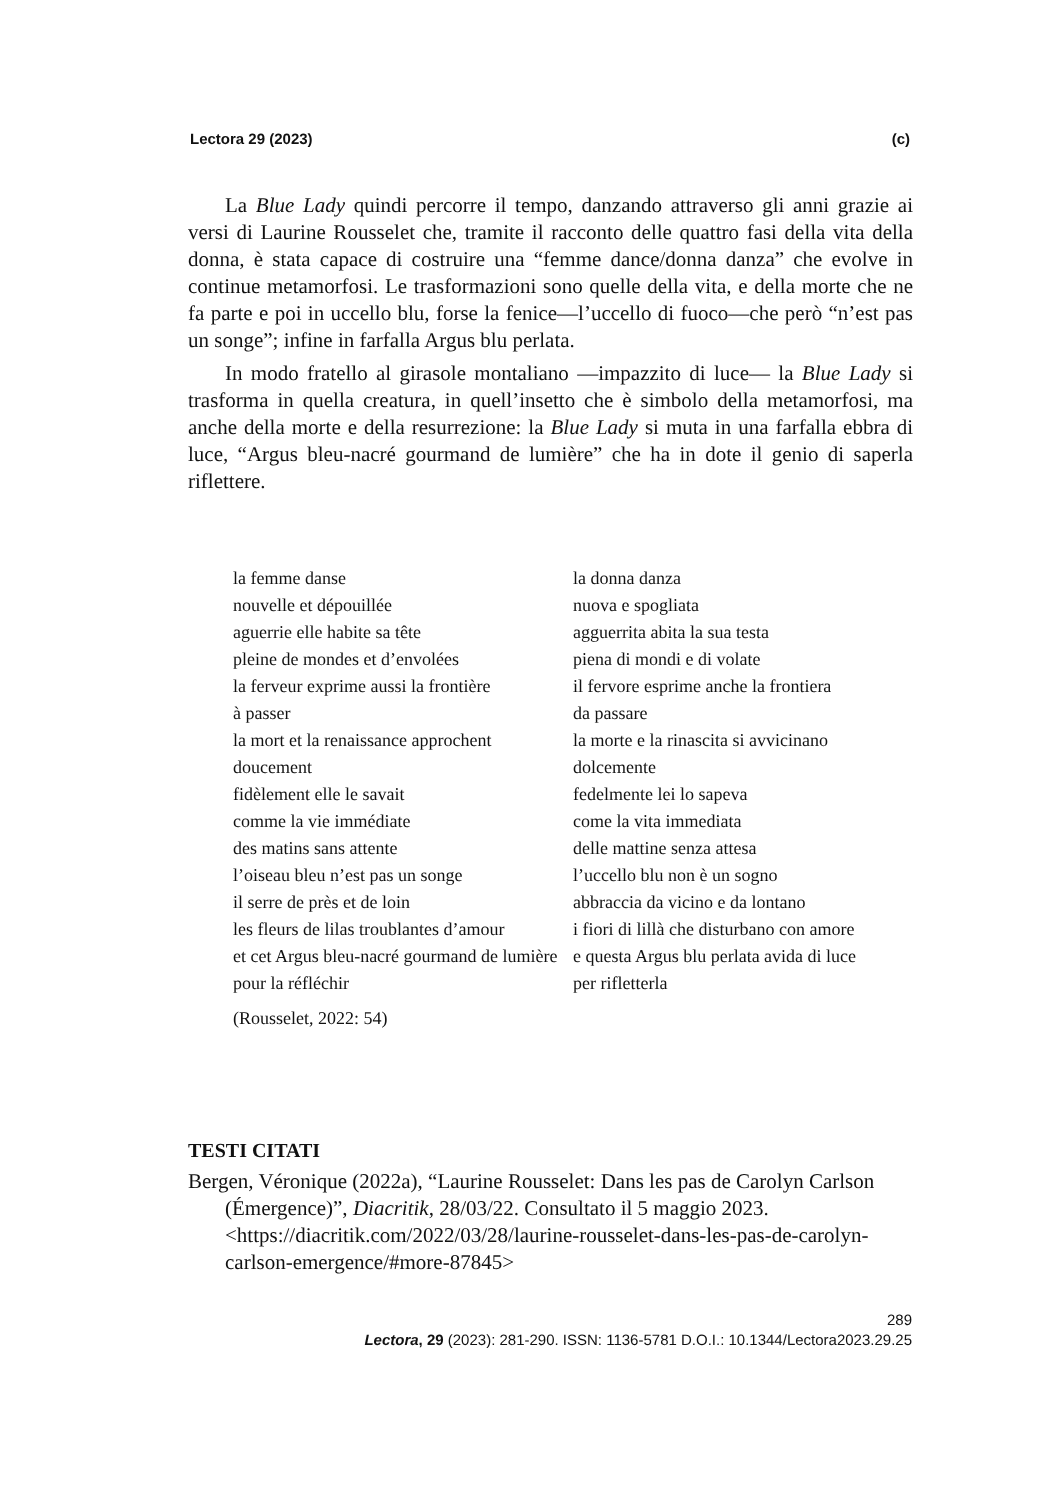Lectora 29 (2023) (c)
La Blue Lady quindi percorre il tempo, danzando attraverso gli anni grazie ai versi di Laurine Rousselet che, tramite il racconto delle quattro fasi della vita della donna, è stata capace di costruire una “femme dance/donna danza” che evolve in continue metamorfosi. Le trasformazioni sono quelle della vita, e della morte che ne fa parte e poi in uccello blu, forse la fenice—l’uccello di fuoco—che però “n’est pas un songe”; infine in farfalla Argus blu perlata.
In modo fratello al girasole montaliano —impazzito di luce— la Blue Lady si trasforma in quella creatura, in quell’insetto che è simbolo della metamorfosi, ma anche della morte e della resurrezione: la Blue Lady si muta in una farfalla ebbra di luce, “Argus bleu-nacré gourmand de lumière” che ha in dote il genio di saperla riflettere.
la femme danse
nouvelle et dépouillée
aguerrie elle habite sa tête
pleine de mondes et d’envolées
la ferveur exprime aussi la frontière
à passer
la mort et la renaissance approchent
doucement
fidèlement elle le savait
comme la vie immédiate
des matins sans attente
l’oiseau bleu n’est pas un songe
il serre de près et de loin
les fleurs de lilas troublantes d’amour
et cet Argus bleu-nacré gourmand de lumière
pour la réfléchir
la donna danza
nuova e spogliata
agguerrita abita la sua testa
piena di mondi e di volate
il fervore esprime anche la frontiera
da passare
la morte e la rinascita si avvicinano
dolcemente
fedelmente lei lo sapeva
come la vita immediata
delle mattine senza attesa
l’uccello blu non è un sogno
abbraccia da vicino e da lontano
i fiori di lillà che disturbano con amore
e questa Argus blu perlata avida di luce
per rifletterla
(Rousselet, 2022: 54)
TESTI CITATI
Bergen, Véronique (2022a), “Laurine Rousselet: Dans les pas de Carolyn Carlson (Émergence)”, Diacritik, 28/03/22. Consultato il 5 maggio 2023. <https://diacritik.com/2022/03/28/laurine-rousselet-dans-les-pas-de-carolyn-carlson-emergence/#more-87845>
289
Lectora, 29 (2023): 281-290. ISSN: 1136-5781 D.O.I.: 10.1344/Lectora2023.29.25